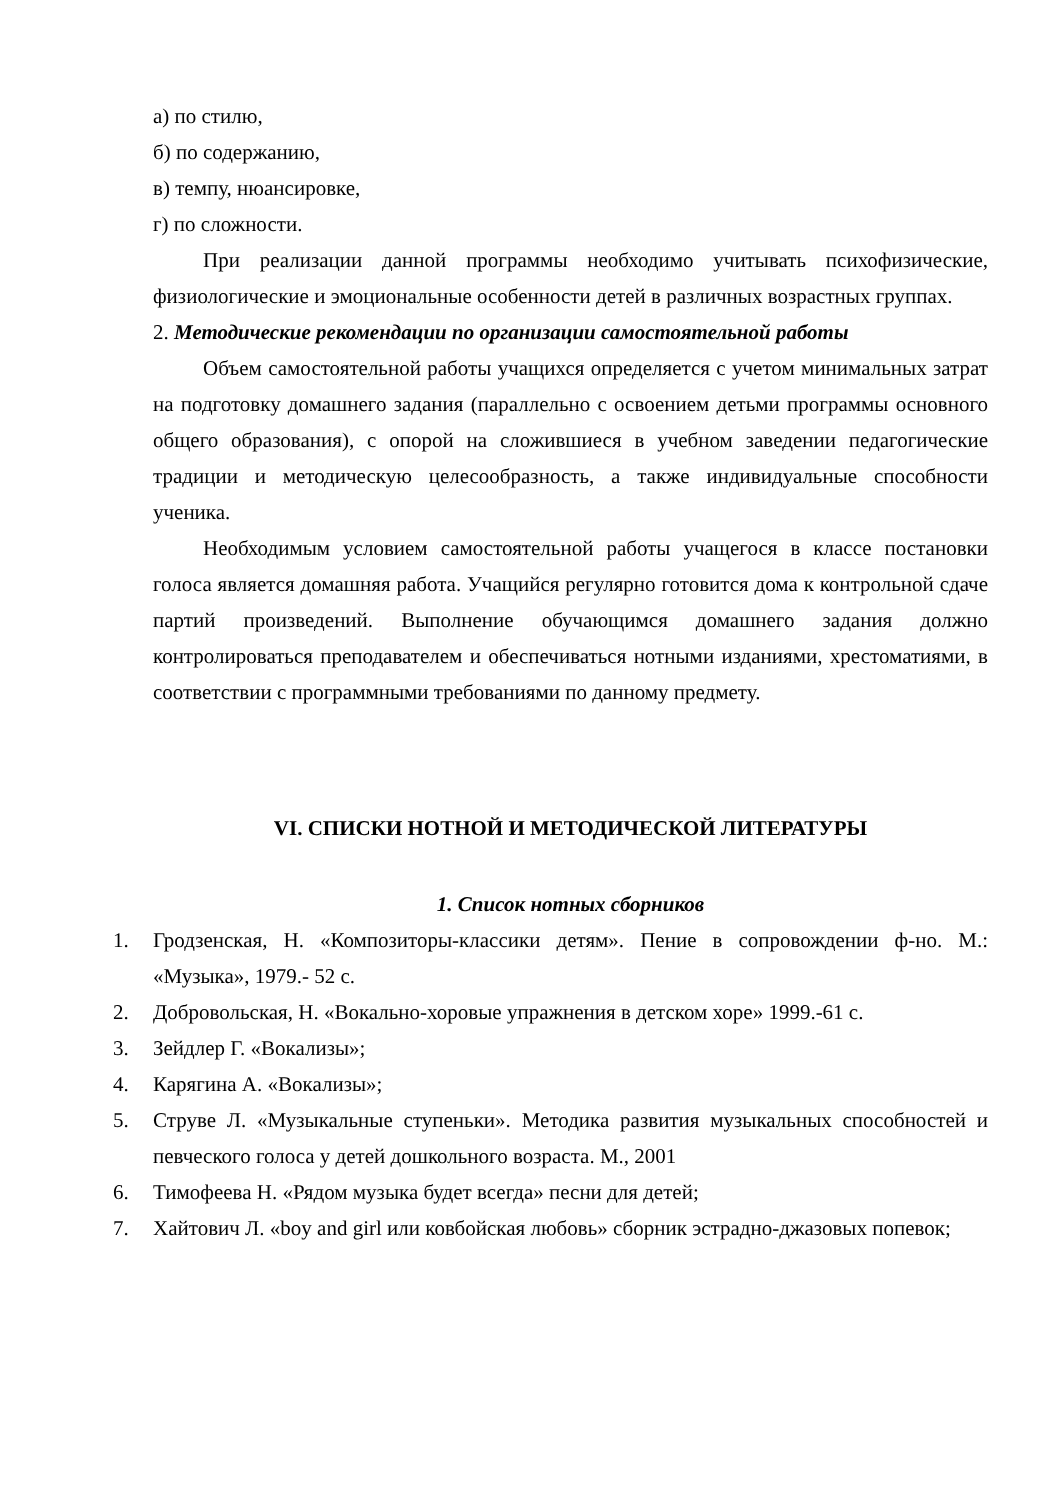а) по стилю,
б) по содержанию,
в) темпу, нюансировке,
г) по сложности.
При реализации данной программы необходимо учитывать психофизические, физиологические и эмоциональные особенности детей в различных возрастных группах.
2. Методические рекомендации по организации самостоятельной работы
Объем самостоятельной работы учащихся определяется с учетом минимальных затрат на подготовку домашнего задания (параллельно с освоением детьми программы основного общего образования), с опорой на сложившиеся в учебном заведении педагогические традиции и методическую целесообразность, а также индивидуальные способности ученика.
Необходимым условием самостоятельной работы учащегося в классе постановки голоса является домашняя работа. Учащийся регулярно готовится дома к контрольной сдаче партий произведений. Выполнение обучающимся домашнего задания должно контролироваться преподавателем и обеспечиваться нотными изданиями, хрестоматиями, в соответствии с программными требованиями по данному предмету.
VI. СПИСКИ НОТНОЙ И МЕТОДИЧЕСКОЙ ЛИТЕРАТУРЫ
1. Список нотных сборников
1. Гродзенская, Н. «Композиторы-классики детям». Пение в сопровождении ф-но. М.: «Музыка», 1979.- 52 с.
2. Добровольская, Н. «Вокально-хоровые упражнения в детском хоре» 1999.-61 с.
3. Зейдлер Г. «Вокализы»;
4. Карягина А. «Вокализы»;
5. Струве Л. «Музыкальные ступеньки». Методика развития музыкальных способностей и певческого голоса у детей дошкольного возраста. М., 2001
6. Тимофеева Н. «Рядом музыка будет всегда» песни для детей;
7. Хайтович Л. «boy and girl или ковбойская любовь» сборник эстрадно-джазовых попевок;